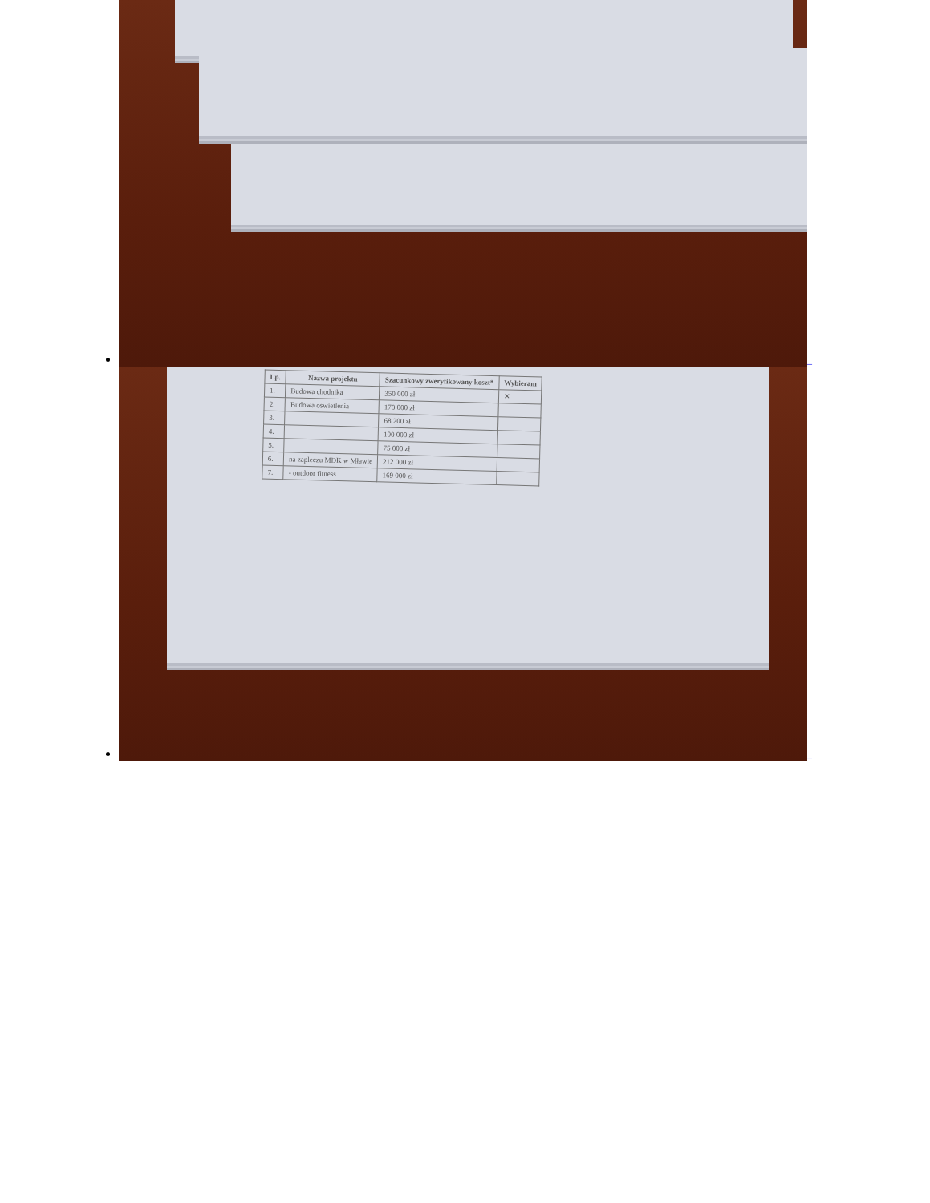_
| Lp. | Nazwa projektu | Szacunkowy zweryfikowany koszt* | Wybieram |
| --- | --- | --- | --- |
| 1. | Budowa chodnika | 350 000 zł | ✕ |
| 2. | Budowa oświetlenia | 170 000 zł | |
| 3. | | 68 200 zł | |
| 4. | | 100 000 zł | |
| 5. | | 75 000 zł | |
| 6. | na zapleczu MDK w Mławie | 212 000 zł | |
| 7. | - outdoor fitness | 169 000 zł | |
_